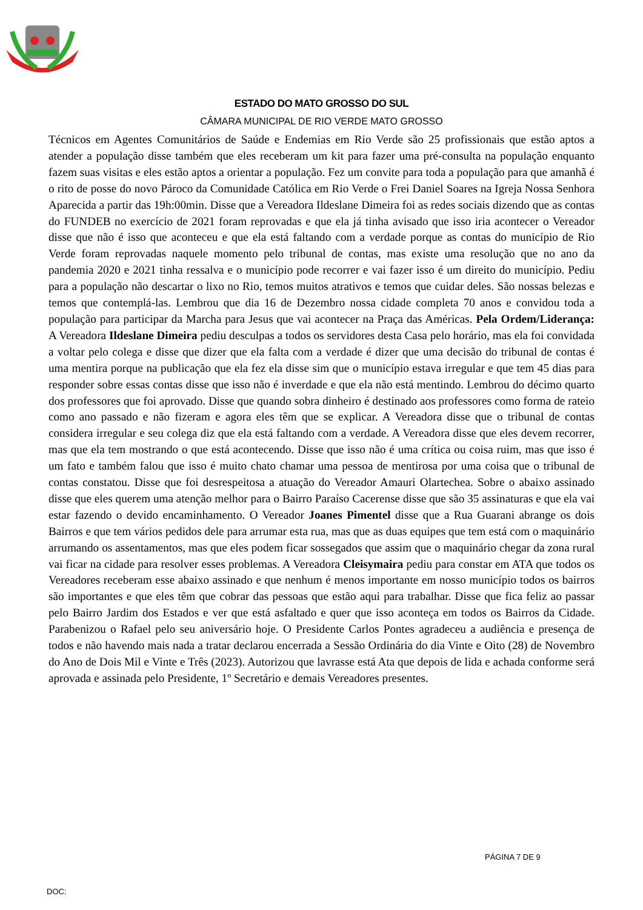ESTADO DO MATO GROSSO DO SUL
CÂMARA MUNICIPAL DE RIO VERDE MATO GROSSO
Técnicos em Agentes Comunitários de Saúde e Endemias em Rio Verde são 25 profissionais que estão aptos a atender a população disse também que eles receberam um kit para fazer uma pré-consulta na população enquanto fazem suas visitas e eles estão aptos a orientar a população. Fez um convite para toda a população para que amanhã é o rito de posse do novo Pároco da Comunidade Católica em Rio Verde o Frei Daniel Soares na Igreja Nossa Senhora Aparecida a partir das 19h:00min. Disse que a Vereadora Ildeslane Dimeira foi as redes sociais dizendo que as contas do FUNDEB no exercício de 2021 foram reprovadas e que ela já tinha avisado que isso iria acontecer o Vereador disse que não é isso que aconteceu e que ela está faltando com a verdade porque as contas do município de Rio Verde foram reprovadas naquele momento pelo tribunal de contas, mas existe uma resolução que no ano da pandemia 2020 e 2021 tinha ressalva e o município pode recorrer e vai fazer isso é um direito do município. Pediu para a população não descartar o lixo no Rio, temos muitos atrativos e temos que cuidar deles. São nossas belezas e temos que contemplá-las. Lembrou que dia 16 de Dezembro nossa cidade completa 70 anos e convidou toda a população para participar da Marcha para Jesus que vai acontecer na Praça das Américas. Pela Ordem/Liderança: A Vereadora Ildeslane Dimeira pediu desculpas a todos os servidores desta Casa pelo horário, mas ela foi convidada a voltar pelo colega e disse que dizer que ela falta com a verdade é dizer que uma decisão do tribunal de contas é uma mentira porque na publicação que ela fez ela disse sim que o município estava irregular e que tem 45 dias para responder sobre essas contas disse que isso não é inverdade e que ela não está mentindo. Lembrou do décimo quarto dos professores que foi aprovado. Disse que quando sobra dinheiro é destinado aos professores como forma de rateio como ano passado e não fizeram e agora eles têm que se explicar. A Vereadora disse que o tribunal de contas considera irregular e seu colega diz que ela está faltando com a verdade. A Vereadora disse que eles devem recorrer, mas que ela tem mostrando o que está acontecendo. Disse que isso não é uma crítica ou coisa ruim, mas que isso é um fato e também falou que isso é muito chato chamar uma pessoa de mentirosa por uma coisa que o tribunal de contas constatou. Disse que foi desrespeitosa a atuação do Vereador Amauri Olartechea. Sobre o abaixo assinado disse que eles querem uma atenção melhor para o Bairro Paraíso Cacerense disse que são 35 assinaturas e que ela vai estar fazendo o devido encaminhamento. O Vereador Joanes Pimentel disse que a Rua Guarani abrange os dois Bairros e que tem vários pedidos dele para arrumar esta rua, mas que as duas equipes que tem está com o maquinário arrumando os assentamentos, mas que eles podem ficar sossegados que assim que o maquinário chegar da zona rural vai ficar na cidade para resolver esses problemas. A Vereadora Cleisymaira pediu para constar em ATA que todos os Vereadores receberam esse abaixo assinado e que nenhum é menos importante em nosso município todos os bairros são importantes e que eles têm que cobrar das pessoas que estão aqui para trabalhar. Disse que fica feliz ao passar pelo Bairro Jardim dos Estados e ver que está asfaltado e quer que isso aconteça em todos os Bairros da Cidade. Parabenizou o Rafael pelo seu aniversário hoje. O Presidente Carlos Pontes agradeceu a audiência e presença de todos e não havendo mais nada a tratar declarou encerrada a Sessão Ordinária do dia Vinte e Oito (28) de Novembro do Ano de Dois Mil e Vinte e Três (2023). Autorizou que lavrasse está Ata que depois de lida e achada conforme será aprovada e assinada pelo Presidente, 1º Secretário e demais Vereadores presentes.
PÁGINA 7 DE 9
DOC: